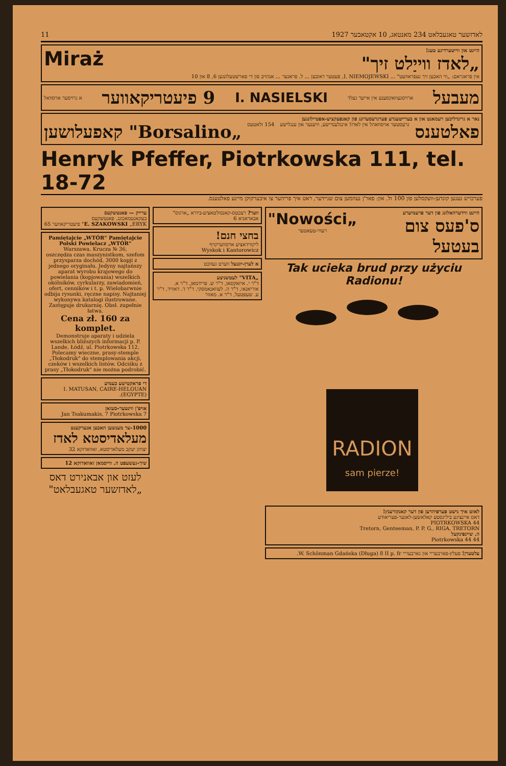11 לאדזשער טאגעבלאט 234 מאנטאג, 10 אקטאבער 1927
היינט און ווייטערדיגע טעג!
„לאדז ווייַלט זיך"
אין פראגראם: „ווי האבען זיך געפראוועט" ... I. NIEMOJEWSKI, פעטער ראובען ... ל. פראנער ... אנהויב פון די פארשטעלונגען 6, 8 און 10
Miraż
מעבעל ארויסגעוואקסענע אין אייער געלד I. NASIELSKI 9 פיעטריקאווער א גרויסער אויסוואל
נאר א גרינדליכען רעמאנט און א בערייטעגדע פערגרעסערונג פון קאנפעקציע-אפטיילונגען
פאלטענס גרעסטער אויסוואהל אין לאדז! אינגלענדישע, וויענער און ענגלישע 154 זלאטעס „Borsalino" קאפעלושען
Henryk Pfeffer, Piotrkowska 111, tel. 18-72
פערכויש נעגען קונדען-וועקסלען פון 100 זל. און: פאר'ן נעהמען צום שניידער, ראט איך פריהער צו איבערקוקן מיינע פאלטענס.
ערייק — פאנטשקעס
בעקאנטמאכונג. פאנטשקעס
E. SZAKOWSKI „ERYK" פיעטריקאווער 65
Pamiętajcie „WTÓR" Pamiętajcie
Polski Powielacz „WTÓR"
Warszawa, Krucza № 36,
oszczędza czas maszynistkom, szefom przysparza dochód, 3000 kopji z jednego oryginału. Jedyny najtańszy aparat wyrobu krajowego do powielania (kopjowania) wszelkich okólników, cyrkularzy, zawiadomień, ofert, cenników i t. p. Wielobarwnie odbija rysunki, ręczne napisy. Najtaniej wykonywa katalogi ilustrowane. Zastępuje drukarnię. Obsł. zupełnie łatwa.
Cena zł. 160 za komplet.
Demonstruje aparaty i udziela wszelkich bliższych informacji p. P. Lande, Łódź, ul. Piotrkowska 112. Polecamy wieczne, prasy-stemple „Tłokodruk" do stemplowania akcji, czeków i wszelkich listów. Odciśku z prasy „Tłokodruk" nie można podrobić.
די פראקטישע כעמיע
I. MATUSAN, CAIRE-HELOUAN (EGYPTE).
אויפ'ן ווינטער-סעזאן
Jan Tsakumakis, 7 Piotrkowska 7
1000-ער מענשען האבען אנערקענט
מעלאדיסטא לאדז
יצחק יעקב מעלאדיסטא, זאוואדזקא 32
שיך-געשעפט ה. ווייסמאן זאוואדזקא 12
לעזט און אבאנירט דאס „לאדזשער טאגעבלאט"
ווער? רעכטס-קאנסולטאציע-ביורא „ארגוס" אבאראניא 6
בחצי חנם!
ליקווידאציע אויסווערקויף
Wyskok i Kantorowicz
א לערן-יונגעל ווערט געזוכט
„VITA" לעטשניצע
ד"ר י. איזאקסאן, ד"ר ש. פרידמאן, ד"ר א. אוריאנאו, ד"ר ה. לעוואנאמסקי, ד"ר ד. דאוויד, ד"ר ע. שעפטעל, ד"ר א. מאזור
היינט ווידערהאלונג פון דער פרעמיערע
ס'פעס צום בעטעל
„Nowości"
רעווי-טעאטער
Tak ucieka brud przy użyciu Radionu!
RADION
sam pierze!
לאזט איך נישט פערפיהרען פון דער קאנקורענץ!
דאס איינציגע ביליגסטע קאלאשען-לאגער-פעריאודע
PIOTRKOWSKA 44
Tretorn, Genteeman, P. P. G., RIGA, TRETORN
ה. שיינפינקעל
44 Piotrkowska 44
עלטערן! פעלץ-פארבערײ און גארבעריי W. Schönman Gdańska (Długa) 8 II p. fr.